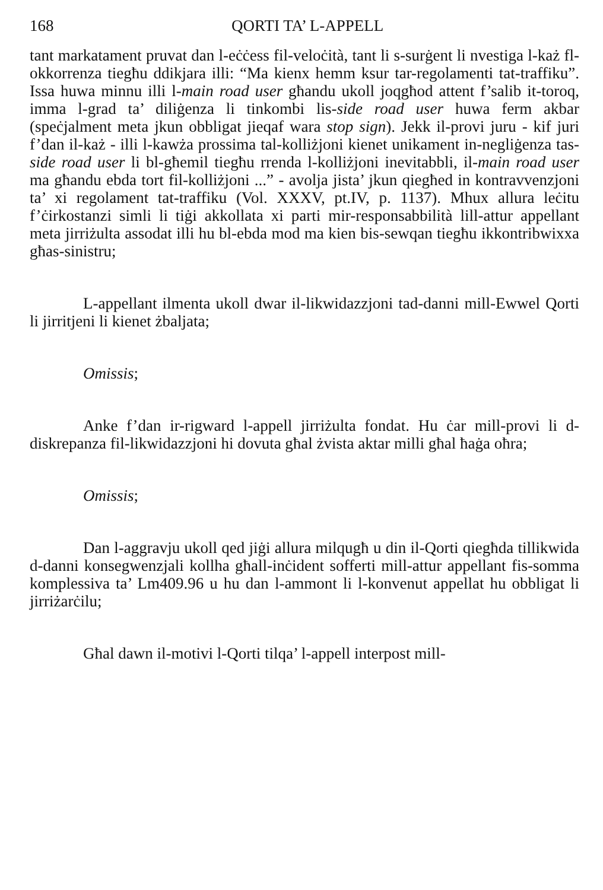168 QORTI TA’ L-APPELL
tant markatament pruvat dan l-eċċess fil-veloċità, tant li s-surġent li nvestiga l-każ fl-okkorrenza tiegħu ddikjara illi: “Ma kienx hemm ksur tar-regolamenti tat-traffiku”. Issa huwa minnu illi l-main road user għandu ukoll joqgħod attent f’salib it-toroq, imma l-grad ta’ diliġenza li tinkombi lis-side road user huwa ferm akbar (speċjalment meta jkun obbligat jieqaf wara stop sign). Jekk il-provi juru - kif juri f’dan il-każ - illi l-kawża prossima tal-kolliżjoni kienet unikament in-negliġenza tas-side road user li bl-għemil tiegħu rrenda l-kolliżjoni inevitabbli, il-main road user ma għandu ebda tort fil-kolliżjoni ...” - avolja jista’ jkun qiegħed in kontravvenzjoni ta’ xi regolament tat-traffiku (Vol. XXXV, pt.IV, p. 1137). Mhux allura leċitu f’ċirkostanzi simli li tiġi akkollata xi parti mir-responsabbilità lill-attur appellant meta jirriżulta assodat illi hu bl-ebda mod ma kien bis-sewqan tiegħu ikkontribwixxa għas-sinistru;
L-appellant ilmenta ukoll dwar il-likwidazzjoni tad-danni mill-Ewwel Qorti li jirritjeni li kienet żbaljata;
Omissis;
Anke f’dan ir-rigward l-appell jirriżulta fondat. Hu ċar mill-provi li d-diskrepanza fil-likwidazzjoni hi dovuta għal żvista aktar milli għal ħaġa oħra;
Omissis;
Dan l-aggravju ukoll qed jiġi allura milqugħ u din il-Qorti qiegħda tillikwida d-danni konsegwenzjali kollha għall-inċident sofferti mill-attur appellant fis-somma komplessiva ta’ Lm409.96 u hu dan l-ammont li l-konvenut appellat hu obbligat li jirriżarċilu;
Għal dawn il-motivi l-Qorti tilqa’ l-appell interpost mill-